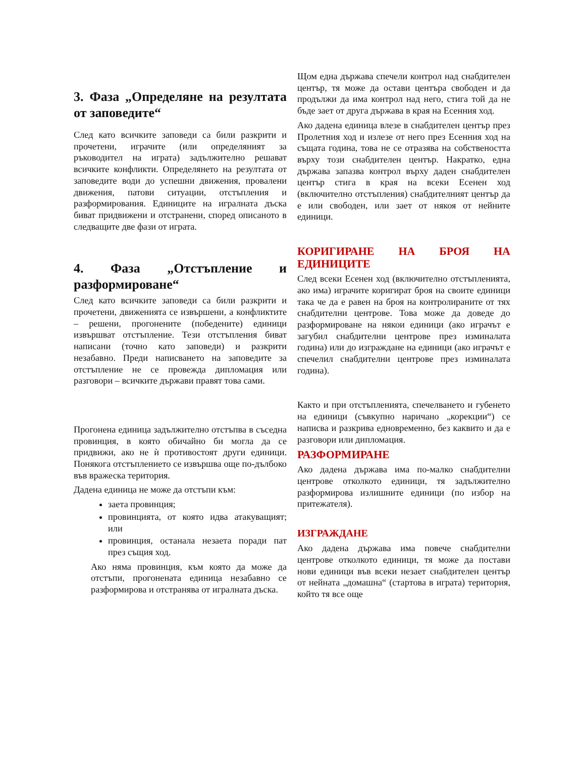3. Фаза „Определяне на резултата от заповедите“
След като всичките заповеди са били разкрити и прочетени, играчите (или определяният за ръководител на играта) задължително решават всичките конфликти. Определянето на резултата от заповедите води до успешни движения, провалени движения, патови ситуации, отстъпления и разформирования. Единиците на игралната дъска биват придвижени и отстранени, според описаното в следващите две фази от играта.
4. Фаза „Отстъпление и разформироване“
След като всичките заповеди са били разкрити и прочетени, движенията се извършени, а конфликтите – решени, прогонените (победените) единици извършват отстъпление. Тези отстъпления биват написани (точно като заповеди) и разкрити незабавно. Преди написването на заповедите за отстъпление не се провежда дипломация или разговори – всичките държави правят това сами.
Прогонена единица задължително отстъпва в съседна провинция, в която обичайно би могла да се придвижи, ако не ѝ противостоят други единици. Понякога отстъплението се извършва още по-дълбоко във вражеска територия.
Дадена единица не може да отстъпи към:
заета провинция;
провинцията, от която идва атакуващият; или
провинция, останала незаета поради пат през същия ход.
Ако няма провинция, към която да може да отстъпи, прогонената единица незабавно се разформирова и отстранява от игралната дъска.
Щом една държава спечели контрол над снабдителен център, тя може да остави центъра свободен и да продължи да има контрол над него, стига той да не бъде зает от друга държава в края на Есенния ход.
Ако дадена единица влезе в снабдителен център през Пролетния ход и излезе от него през Есенния ход на същата година, това не се отразява на собствеността върху този снабдителен център. Накратко, една държава запазва контрол върху даден снабдителен център стига в края на всеки Есенен ход (включително отстъпления) снабдителният център да е или свободен, или зает от някоя от нейните единици.
КОРИГИРАНЕ НА БРОЯ НА ЕДИНИЦИТЕ
След всеки Есенен ход (включително отстъпленията, ако има) играчите коригират броя на своите единици така че да е равен на броя на контролираните от тях снабдителни центрове. Това може да доведе до разформироване на някои единици (ако играчът е загубил снабдителни центрове през изминалата година) или до изграждане на единици (ако играчът е спечелил снабдителни центрове през изминалата година).
Както и при отстъпленията, спечелването и губенето на единици (съвкупно наричано „корекции“) се написва и разкрива едновременно, без каквито и да е разговори или дипломация.
РАЗФОРМИРАНЕ
Ако дадена държава има по-малко снабдителни центрове отколкото единици, тя задължително разформирова излишните единици (по избор на притежателя).
ИЗГРАЖДАНЕ
Ако дадена държава има повече снабдителни центрове отколкото единици, тя може да постави нови единици във всеки незает снабдителен център от нейната „домашна“ (стартова в играта) територия, който тя все още